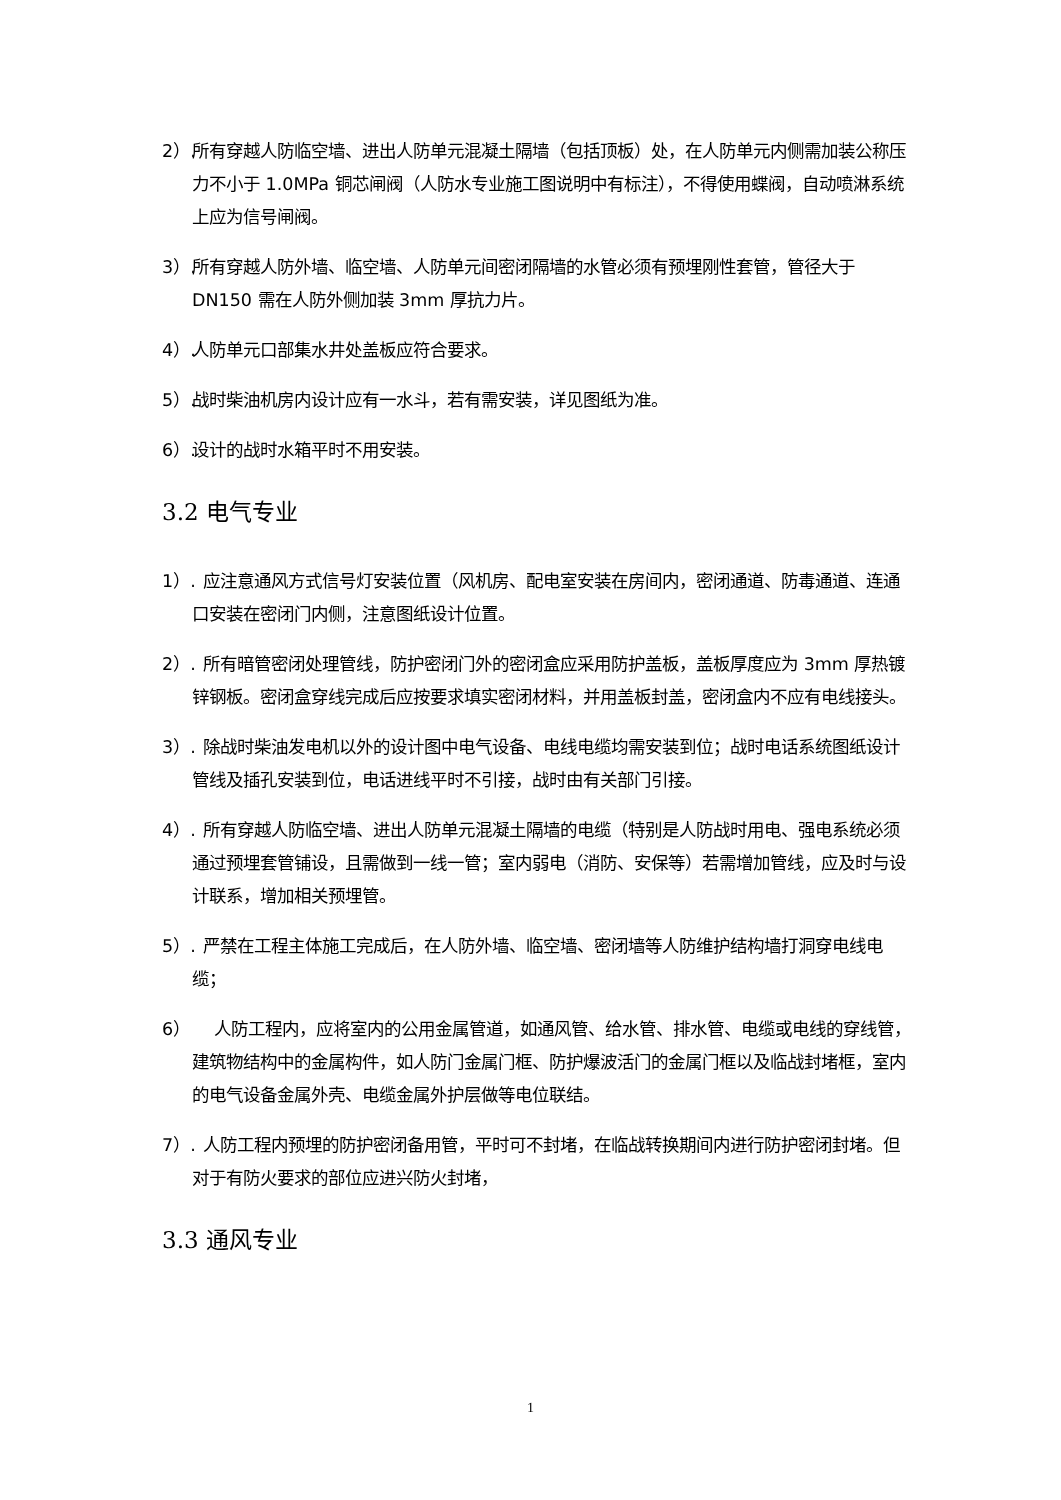2）. 所有穿越人防临空墙、进出人防单元混凝土隔墙（包括顶板）处，在人防单元内侧需加装公称压力不小于 1.0MPa 铜芯闸阀（人防水专业施工图说明中有标注），不得使用蝶阀，自动喷淋系统上应为信号闸阀。
3）. 所有穿越人防外墙、临空墙、人防单元间密闭隔墙的水管必须有预埋刚性套管，管径大于 DN150 需在人防外侧加装 3mm 厚抗力片。
4）. 人防单元口部集水井处盖板应符合要求。
5）. 战时柴油机房内设计应有一水斗，若有需安装，详见图纸为准。
6）. 设计的战时水箱平时不用安装。
3.2 电气专业
1）. 应注意通风方式信号灯安装位置（风机房、配电室安装在房间内，密闭通道、防毒通道、连通口安装在密闭门内侧，注意图纸设计位置。
2）. 所有暗管密闭处理管线，防护密闭门外的密闭盒应采用防护盖板，盖板厚度应为 3mm 厚热镀锌钢板。密闭盒穿线完成后应按要求填实密闭材料，并用盖板封盖，密闭盒内不应有电线接头。
3）. 除战时柴油发电机以外的设计图中电气设备、电线电缆均需安装到位；战时电话系统图纸设计管线及插孔安装到位，电话进线平时不引接，战时由有关部门引接。
4）. 所有穿越人防临空墙、进出人防单元混凝土隔墙的电缆（特别是人防战时用电、强电系统必须通过预埋套管铺设，且需做到一线一管；室内弱电（消防、安保等）若需增加管线，应及时与设计联系，增加相关预埋管。
5）. 严禁在工程主体施工完成后，在人防外墙、临空墙、密闭墙等人防维护结构墙打洞穿电线电缆；
6） 人防工程内，应将室内的公用金属管道，如通风管、给水管、排水管、电缆或电线的穿线管，建筑物结构中的金属构件，如人防门金属门框、防护爆波活门的金属门框以及临战封堵框，室内的电气设备金属外壳、电缆金属外护层做等电位联结。
7）. 人防工程内预埋的防护密闭备用管，平时可不封堵，在临战转换期间内进行防护密闭封堵。但对于有防火要求的部位应进兴防火封堵，
3.3 通风专业
1